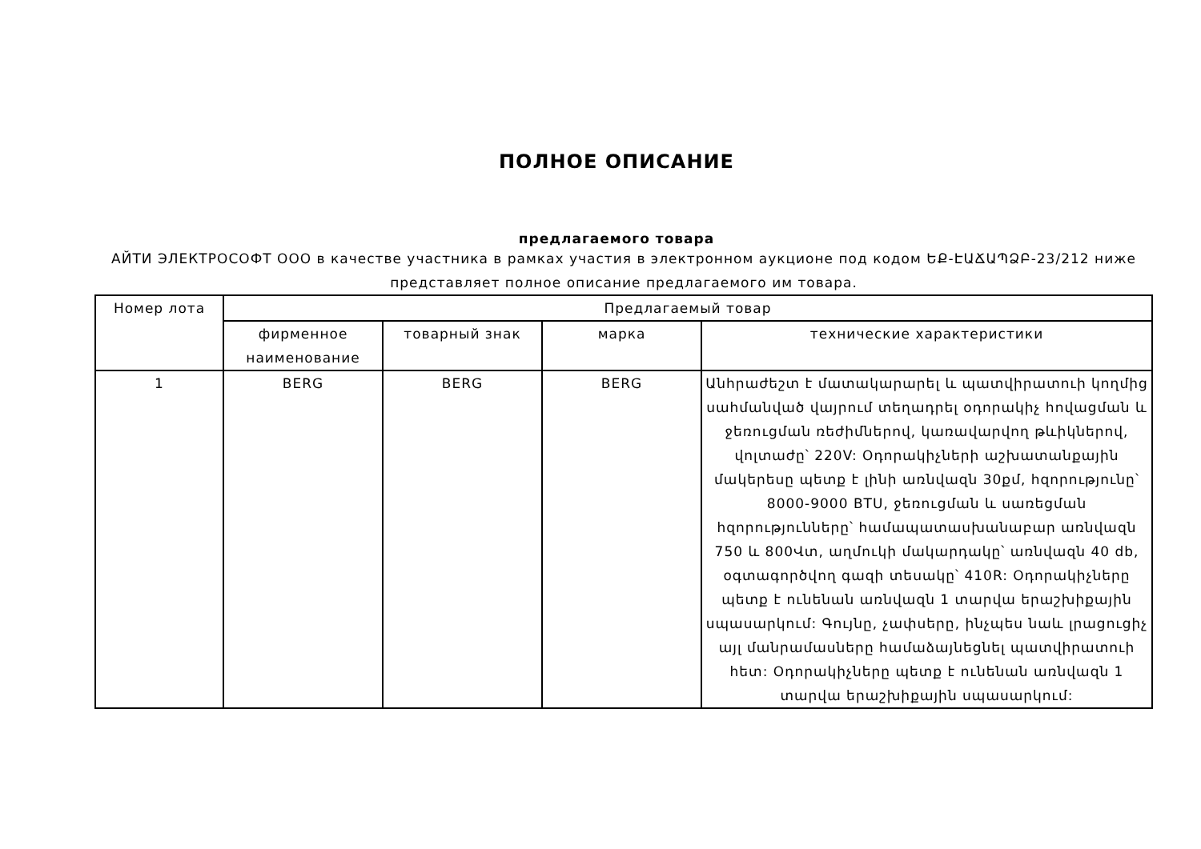ПОЛНОЕ ОПИСАНИЕ
предлагаемого товара
АЙТИ ЭЛЕКТРОСОФТ ООО в качестве участника в рамках участия в электронном аукционе под кодом ԵՔ-ԷԱՃԱՊՁԲ-23/212 ниже представляет полное описание предлагаемого им товара.
| Номер лота | Предлагаемый товар | | | |
| | фирменное наименование | товарный знак | марка | технические характеристики |
| 1 | BERG | BERG | BERG | Անհրաժեշտ է մատակարարել և պատվիրատուի կողմից սահմանված վայրում տեղադրել օդորակիչ հովացման և ջեռուցման ռեժիմներով, կառավարվող թևիկներով, վոլտաժը՝ 220V: Օդորակիչների աշխատանքային մակերեսը պետք է լինի առնվազն 30քմ, հզորությունը՝ 8000-9000 BTU, ջեռուցման և սառեցման հզորությունները՝ համապատասխանաբար առնվազն 750 և 800Վտ, աղմուկի մակարդակը՝ առնվազն 40 db, օգտագործվող գազի տեսակը՝ 410R: Օդորակիչները պետք է ունենան առնվազն 1 տարվա երաշխիքային սպասարկում: Գույնը, չափսերը, ինչպես նաև լրացուցիչ այլ մանրամասները համաձայնեցնել պատվիրատուի հետ: Օդորակիչները պետք է ունենան առնվազն 1 տարվա երաշխիքային սպասարկում: |